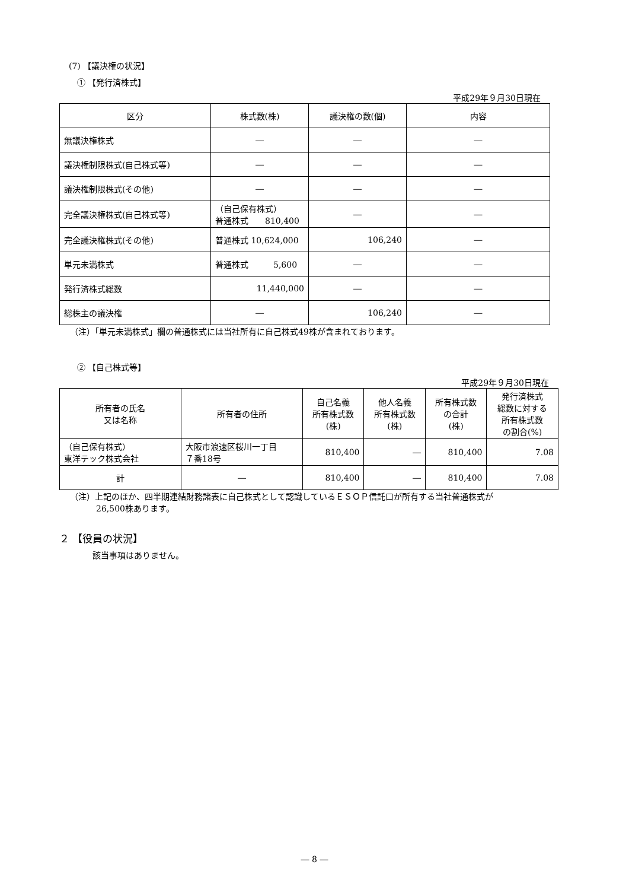(7) 【議決権の状況】
① 【発行済株式】
平成29年９月30日現在
| 区分 | 株式数(株) | 議決権の数(個) | 内容 |
| --- | --- | --- | --- |
| 無議決権株式 | ― | ― | ― |
| 議決権制限株式(自己株式等) | ― | ― | ― |
| 議決権制限株式(その他) | ― | ― | ― |
| 完全議決権株式(自己株式等) | （自己保有株式） 普通株式 810,400 | ― | ― |
| 完全議決権株式(その他) | 普通株式 10,624,000 | 106,240 | ― |
| 単元未満株式 | 普通株式 5,600 | ― | ― |
| 発行済株式総数 | 11,440,000 | ― | ― |
| 総株主の議決権 | ― | 106,240 | ― |
（注）「単元未満株式」欄の普通株式には当社所有に自己株式49株が含まれております。
② 【自己株式等】
平成29年９月30日現在
| 所有者の氏名 又は名称 | 所有者の住所 | 自己名義 所有株式数 (株) | 他人名義 所有株式数 (株) | 所有株式数 の合計 (株) | 発行済株式 総数に対する 所有株式数 の割合(%) |
| --- | --- | --- | --- | --- | --- |
| （自己保有株式） 東洋テック株式会社 | 大阪市浪速区桜川一丁目 ７番18号 | 810,400 | ― | 810,400 | 7.08 |
| 計 | ― | 810,400 | ― | 810,400 | 7.08 |
（注）上記のほか、四半期連結財務諸表に自己株式として認識しているＥＳＯＰ信託口が所有する当社普通株式が
26,500株あります。
２ 【役員の状況】
該当事項はありません。
― 8 ―